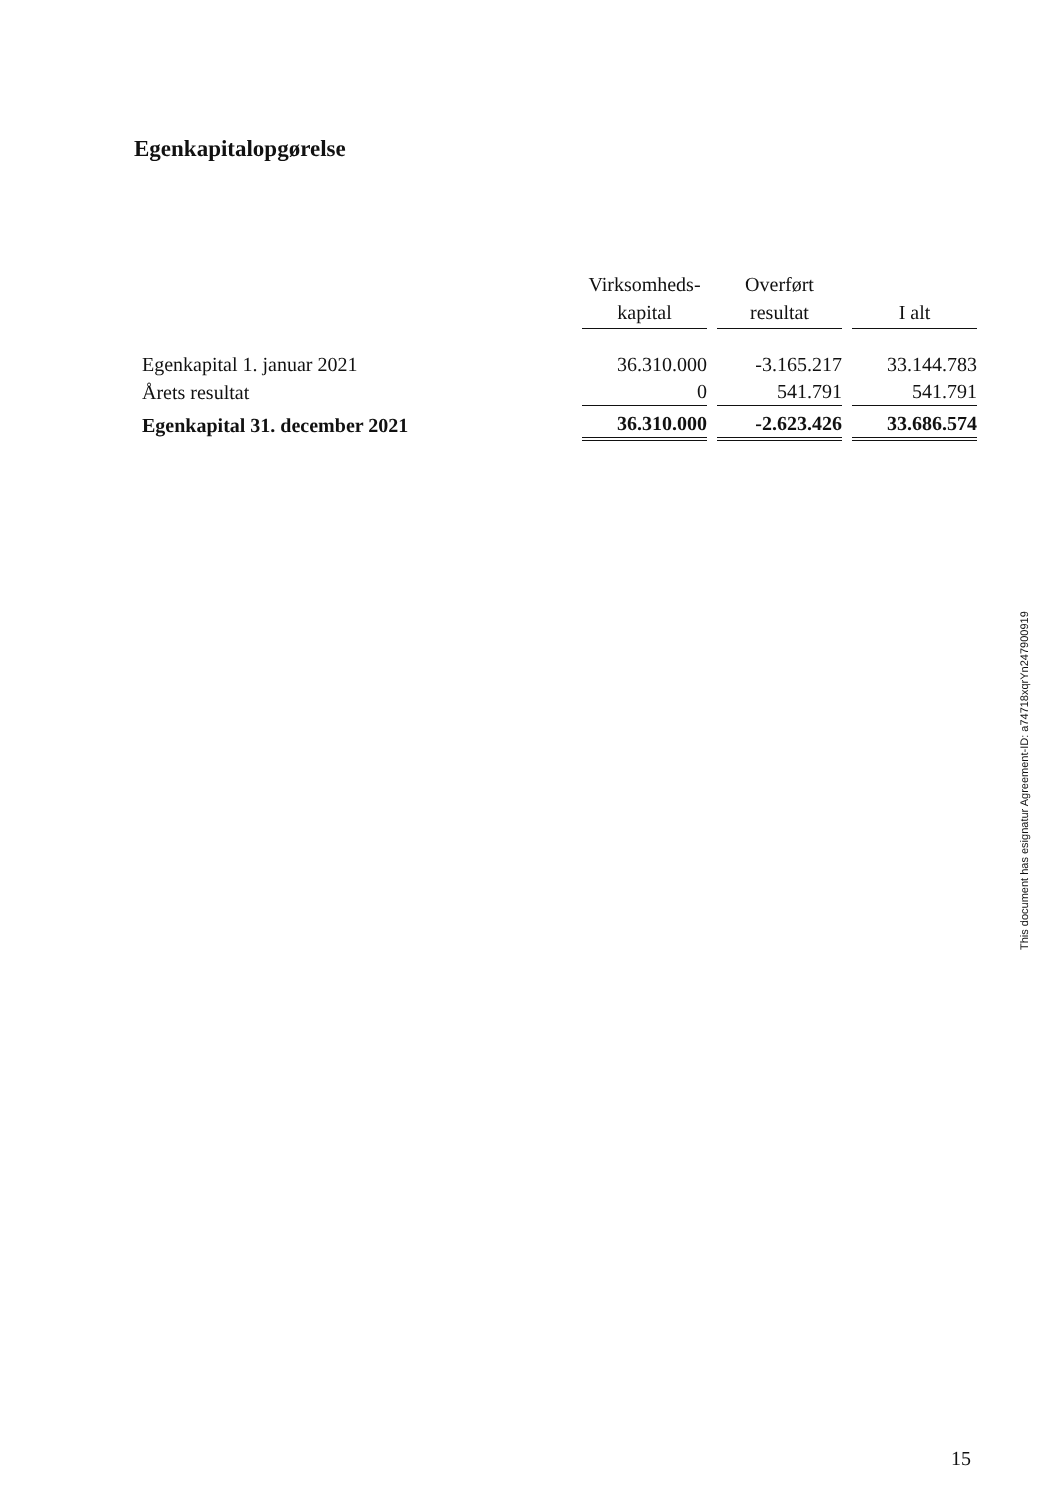Egenkapitalopgørelse
| | Virksomheds- kapital | Overført resultat | I alt |
| --- | --- | --- | --- |
| Egenkapital 1. januar 2021 | 36.310.000 | -3.165.217 | 33.144.783 |
| Årets resultat | 0 | 541.791 | 541.791 |
| Egenkapital 31. december 2021 | 36.310.000 | -2.623.426 | 33.686.574 |
This document has esignatur Agreement-ID: a74718xqrYn247900919
15